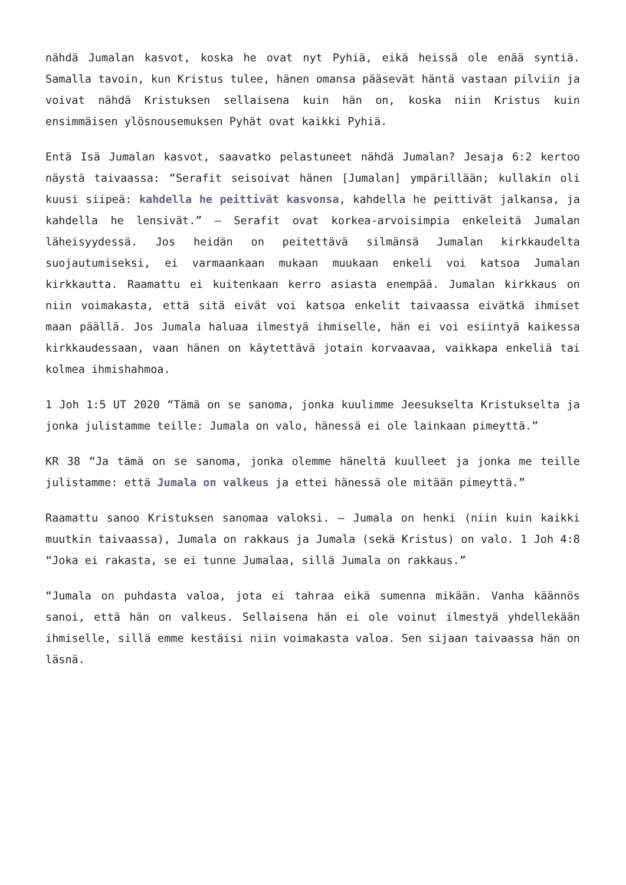nähdä Jumalan kasvot, koska he ovat nyt Pyhiä, eikä heissä ole enää syntiä. Samalla tavoin, kun Kristus tulee, hänen omansa pääsevät häntä vastaan pilviin ja voivat nähdä Kristuksen sellaisena kuin hän on, koska niin Kristus kuin ensimmäisen ylösnousemuksen Pyhät ovat kaikki Pyhiä.
Entä Isä Jumalan kasvot, saavatko pelastuneet nähdä Jumalan? Jesaja 6:2 kertoo näystä taivaassa: “Serafit seisoivat hänen [Jumalan] ympärillään; kullakin oli kuusi siipeä: kahdella he peittivät kasvonsa, kahdella he peittivät jalkansa, ja kahdella he lensivät.” – Serafit ovat korkea-arvoisimpia enkeleitä Jumalan läheisyydessä. Jos heidän on peitettävä silmänsä Jumalan kirkkaudelta suojautumiseksi, ei varmaankaan mukaan muukaan enkeli voi katsoa Jumalan kirkkautta. Raamattu ei kuitenkaan kerro asiasta enempää. Jumalan kirkkaus on niin voimakasta, että sitä eivät voi katsoa enkelit taivaassa eivätkä ihmiset maan päällä. Jos Jumala haluaa ilmestyä ihmiselle, hän ei voi esiintyä kaikessa kirkkaudessaan, vaan hänen on käytettävä jotain korvaavaa, vaikkapa enkeliä tai kolmea ihmishahmoa.
1 Joh 1:5 UT 2020 “Tämä on se sanoma, jonka kuulimme Jeesukselta Kristukselta ja jonka julistamme teille: Jumala on valo, hänessä ei ole lainkaan pimeyttä.”
KR 38 “Ja tämä on se sanoma, jonka olemme häneltä kuulleet ja jonka me teille julistamme: että Jumala on valkeus ja ettei hänessä ole mitään pimeyttä.”
Raamattu sanoo Kristuksen sanomaa valoksi. – Jumala on henki (niin kuin kaikki muutkin taivaassa), Jumala on rakkaus ja Jumala (sekä Kristus) on valo. 1 Joh 4:8 “Joka ei rakasta, se ei tunne Jumalaa, sillä Jumala on rakkaus.”
“Jumala on puhdasta valoa, jota ei tahraa eikä sumenna mikään. Vanha käännös sanoi, että hän on valkeus. Sellaisena hän ei ole voinut ilmestyä yhdellekään ihmiselle, sillä emme kestäisi niin voimakasta valoa. Sen sijaan taivaassa hän on läsnä.